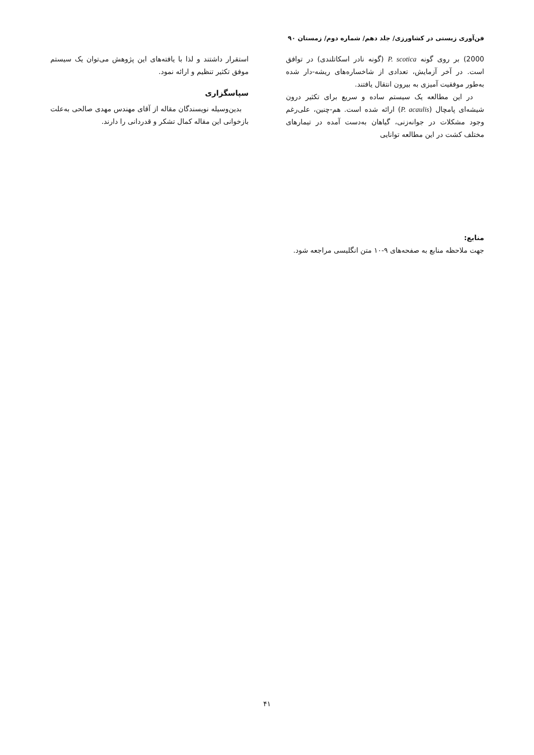فن‌آوری زیستی در کشاورزی/ جلد دهم/ شماره دوم/ زمستان ۹۰
2000) بر روی گونه P. scotica (گونه نادر اسکاتلندی) در توافق است. در آخر آزمایش، تعدادی از شاخساره‌های ریشه-دار شده به‌طور موفقیت آمیزی به بیرون انتقال یافتند.
در این مطالعه یک سیستم ساده و سریع برای تکثیر درون شیشه‌ای پامچال (P. acaulis) ارائه شده است. هم-چنین، علی‌رغم وجود مشکلات در جوانه‌زنی، گیاهان به‌دست آمده در تیمارهای مختلف کشت در این مطالعه توانایی
استقرار داشتند و لذا با یافته‌های این پژوهش می‌توان یک سیستم موفق تکثیر تنظیم و ارائه نمود.
سپاسگزاری
بدین‌وسیله نویسندگان مقاله از آقای مهندس مهدی صالحی به‌علت بازخوانی این مقاله کمال تشکر و قدردانی را دارند.
منابع:
جهت ملاحظه منابع به صفحه‌های ۹-۱۰ متن انگلیسی مراجعه شود.
۴۱